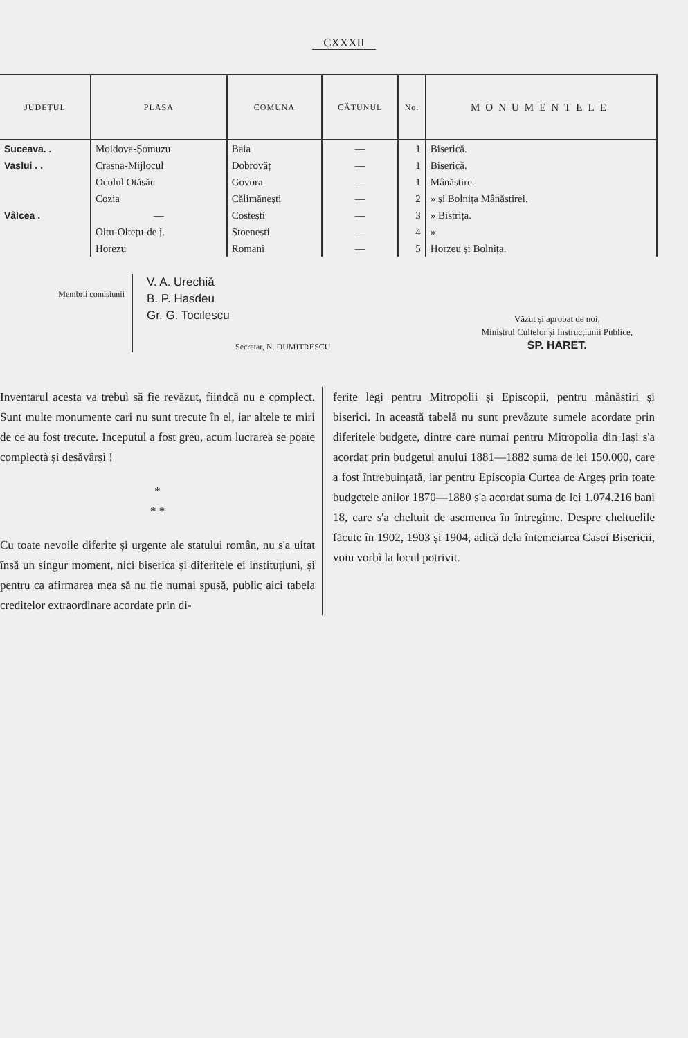CXXXII
| JUDEȚUL | PLASA | COMUNA | CĂTUNUL | No. | MONUMENTELE |
| --- | --- | --- | --- | --- | --- |
| Suceava. . | Moldova-Șomuzu | Baia | — | 1 | Biserică. |
| Vaslui . . | Crasna-Mijlocul | Dobrovăț | — | 1 | Biserică. |
| Vâlcea . | Ocolul Otăsău | Govora | — | 1 | Mânăstire. |
| | Cozia | Călimănești | — | 2 | » și Bolnița Mânăstirei. |
| | — | Costești | — | 3 | » Bistrița. |
| | Oltu-Oltețu-de j. | Stoenești | — | 4 | » |
| | Horezu | Romani | — | 5 | Horzeu și Bolnița. |
Membrii comisiunii
V. A. Urechiă
B. P. Hasdeu
Gr. G. Tocilescu
Văzut și aprobat de noi,
Ministrul Cultelor și Instrucțiunii Publice,
SP. HARET.
Secretar, N. DUMITRESCU.
Inventarul acesta va trebuì să fie revăzut, fiindcă nu e complect. Sunt multe monumente cari nu sunt trecute în el, iar altele te miri de ce au fost trecute. Inceputul a fost greu, acum lucrarea se poate complectà și desăvârșì !
*
* *
Cu toate nevoile diferite și urgente ale statului român, nu s'a uitat însă un singur moment, nici biserica și diferitele ei instituțiuni, și pentru ca afirmarea mea să nu fie numai spusă, public aici tabela creditelor extraordinare acordate prin di-
ferite legi pentru Mitropolii și Episcopii, pentru mânăstiri și biserici. In această tabelă nu sunt prevăzute sumele acordate prin diferitele budgete, dintre care numai pentru Mitropolia din Iași s'a acordat prin budgetul anului 1881—1882 suma de lei 150.000, care a fost întrebuințată, iar pentru Episcopia Curtea de Argeș prin toate budgetele anilor 1870—1880 s'a acordat suma de lei 1.074.216 bani 18, care s'a cheltuit de asemenea în întregime. Despre cheltuelile făcute în 1902, 1903 și 1904, adică dela întemeiarea Casei Bisericii, voiu vorbì la locul potrivit.